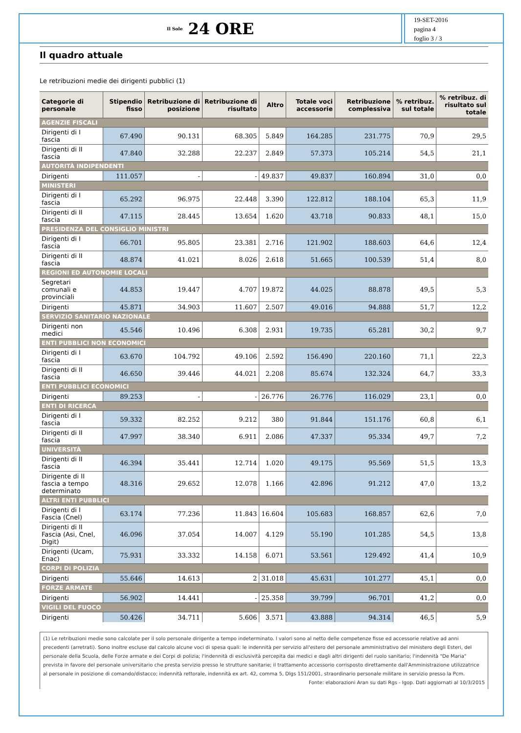Il Sole 24 ORE
19-SET-2016
pagina 4
foglio 3 / 3
Il quadro attuale
Le retribuzioni medie dei dirigenti pubblici (1)
| Categorie di personale | Stipendio fisso | Retribuzione di posizione | Retribuzione di risultato | Altro | Totale voci accessorie | Retribuzione complessiva | % retribuz. sul totale | % retribuz. di risultato sul totale |
| --- | --- | --- | --- | --- | --- | --- | --- | --- |
| AGENZIE FISCALI | | | | | | | | |
| Dirigenti di I fascia | 67.490 | 90.131 | 68.305 | 5.849 | 164.285 | 231.775 | 70,9 | 29,5 |
| Dirigenti di II fascia | 47.840 | 32.288 | 22.237 | 2.849 | 57.373 | 105.214 | 54,5 | 21,1 |
| AUTORITÀ INDIPENDENTI | | | | | | | | |
| Dirigenti | 111.057 | - | - | 49.837 | 49.837 | 160.894 | 31,0 | 0,0 |
| MINISTERI | | | | | | | | |
| Dirigenti di I fascia | 65.292 | 96.975 | 22.448 | 3.390 | 122.812 | 188.104 | 65,3 | 11,9 |
| Dirigenti di II fascia | 47.115 | 28.445 | 13.654 | 1.620 | 43.718 | 90.833 | 48,1 | 15,0 |
| PRESIDENZA DEL CONSIGLIO MINISTRI | | | | | | | | |
| Dirigenti di I fascia | 66.701 | 95.805 | 23.381 | 2.716 | 121.902 | 188.603 | 64,6 | 12,4 |
| Dirigenti di II fascia | 48.874 | 41.021 | 8.026 | 2.618 | 51.665 | 100.539 | 51,4 | 8,0 |
| REGIONI ED AUTONOMIE LOCALI | | | | | | | | |
| Segretari comunali e provinciali | 44.853 | 19.447 | 4.707 | 19.872 | 44.025 | 88.878 | 49,5 | 5,3 |
| Dirigenti | 45.871 | 34.903 | 11.607 | 2.507 | 49.016 | 94.888 | 51,7 | 12,2 |
| SERVIZIO SANITARIO NAZIONALE | | | | | | | | |
| Dirigenti non medici | 45.546 | 10.496 | 6.308 | 2.931 | 19.735 | 65.281 | 30,2 | 9,7 |
| ENTI PUBBLICI NON ECONOMICI | | | | | | | | |
| Dirigenti di I fascia | 63.670 | 104.792 | 49.106 | 2.592 | 156.490 | 220.160 | 71,1 | 22,3 |
| Dirigenti di II fascia | 46.650 | 39.446 | 44.021 | 2.208 | 85.674 | 132.324 | 64,7 | 33,3 |
| ENTI PUBBLICI ECONOMICI | | | | | | | | |
| Dirigenti | 89.253 | - | - | 26.776 | 26.776 | 116.029 | 23,1 | 0,0 |
| ENTI DI RICERCA | | | | | | | | |
| Dirigenti di I fascia | 59.332 | 82.252 | 9.212 | 380 | 91.844 | 151.176 | 60,8 | 6,1 |
| Dirigenti di II fascia | 47.997 | 38.340 | 6.911 | 2.086 | 47.337 | 95.334 | 49,7 | 7,2 |
| UNIVERSITÀ | | | | | | | | |
| Dirigenti di II fascia | 46.394 | 35.441 | 12.714 | 1.020 | 49.175 | 95.569 | 51,5 | 13,3 |
| Dirigente di II fascia a tempo determinato | 48.316 | 29.652 | 12.078 | 1.166 | 42.896 | 91.212 | 47,0 | 13,2 |
| ALTRI ENTI PUBBLICI | | | | | | | | |
| Dirigenti di I Fascia (Cnel) | 63.174 | 77.236 | 11.843 | 16.604 | 105.683 | 168.857 | 62,6 | 7,0 |
| Dirigenti di II Fascia (Asi, Cnel, Digit) | 46.096 | 37.054 | 14.007 | 4.129 | 55.190 | 101.285 | 54,5 | 13,8 |
| Dirigenti (Ucam, Enac) | 75.931 | 33.332 | 14.158 | 6.071 | 53.561 | 129.492 | 41,4 | 10,9 |
| CORPI DI POLIZIA | | | | | | | | |
| Dirigenti | 55.646 | 14.613 | 2 | 31.018 | 45.631 | 101.277 | 45,1 | 0,0 |
| FORZE ARMATE | | | | | | | | |
| Dirigenti | 56.902 | 14.441 | - | 25.358 | 39.799 | 96.701 | 41,2 | 0,0 |
| VIGILI DEL FUOCO | | | | | | | | |
| Dirigenti | 50.426 | 34.711 | 5.606 | 3.571 | 43.888 | 94.314 | 46,5 | 5,9 |
(1) Le retribuzioni medie sono calcolate per il solo personale dirigente a tempo indeterminato. I valori sono al netto delle competenze fisse ed accessorie relative ad anni precedenti (arretrati). Sono inoltre escluse dal calcolo alcune voci di spesa quali: le indennità per servizio all'estero del personale amministrativo del ministero degli Esteri, del personale della Scuola, delle Forze armate e dei Corpi di polizia; l'indennità di esclusività percepita dai medici e dagli altri dirigenti del ruolo sanitario; l'indennità "De Maria" prevista in favore del personale universitario che presta servizio presso le strutture sanitarie; il trattamento accessorio corrisposto direttamente dall'Amministrazione utilizzatrice al personale in posizione di comando/distacco; indennità rettorale, indennità ex art. 42, comma 5, Dlgs 151/2001, straordinario personale militare in servizio presso la Pcm.
Fonte: elaborazioni Aran su dati Rgs - Igop. Dati aggiornati al 10/3/2015